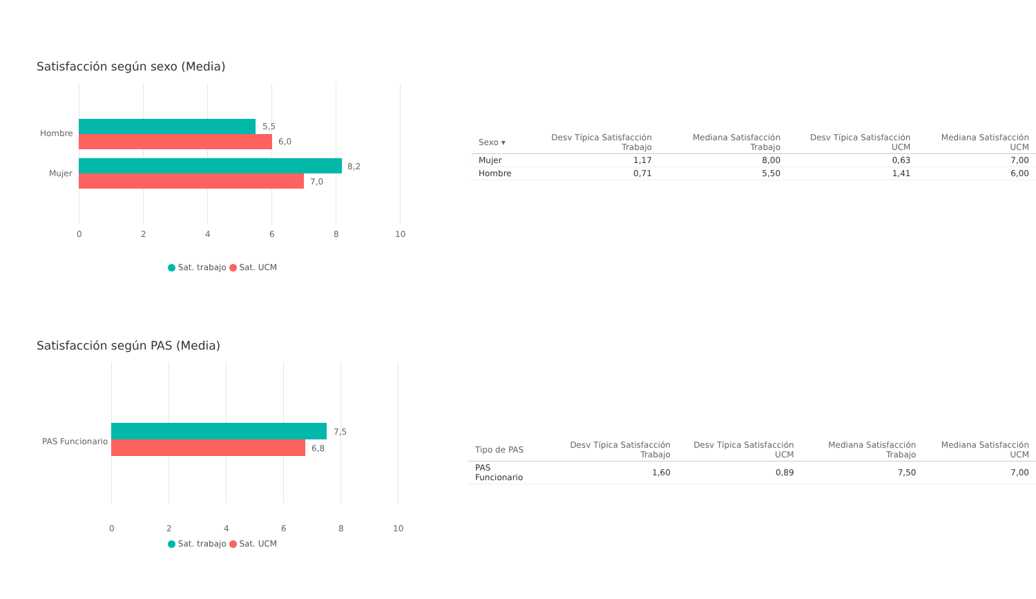Satisfacción según sexo (Media)
Hombre
5,5
6,0
Mujer
8,2
7,0
0 2 4 6 8 10
Sat. trabajo Sat. UCM
| Sexo ▾ | Desv Típica Satisfacción Trabajo | Mediana Satisfacción Trabajo | Desv Típica Satisfacción UCM | Mediana Satisfacción UCM |
| --- | --- | --- | --- | --- |
| Mujer | 1,17 | 8,00 | 0,63 | 7,00 |
| Hombre | 0,71 | 5,50 | 1,41 | 6,00 |
Satisfacción según PAS (Media)
PAS Funcionario
7,5
6,8
0 2 4 6 8 10
Sat. trabajo Sat. UCM
| Tipo de PAS | Desv Típica Satisfacción Trabajo | Desv Típica Satisfacción UCM | Mediana Satisfacción Trabajo | Mediana Satisfacción UCM |
| --- | --- | --- | --- | --- |
| PAS Funcionario | 1,60 | 0,89 | 7,50 | 7,00 |